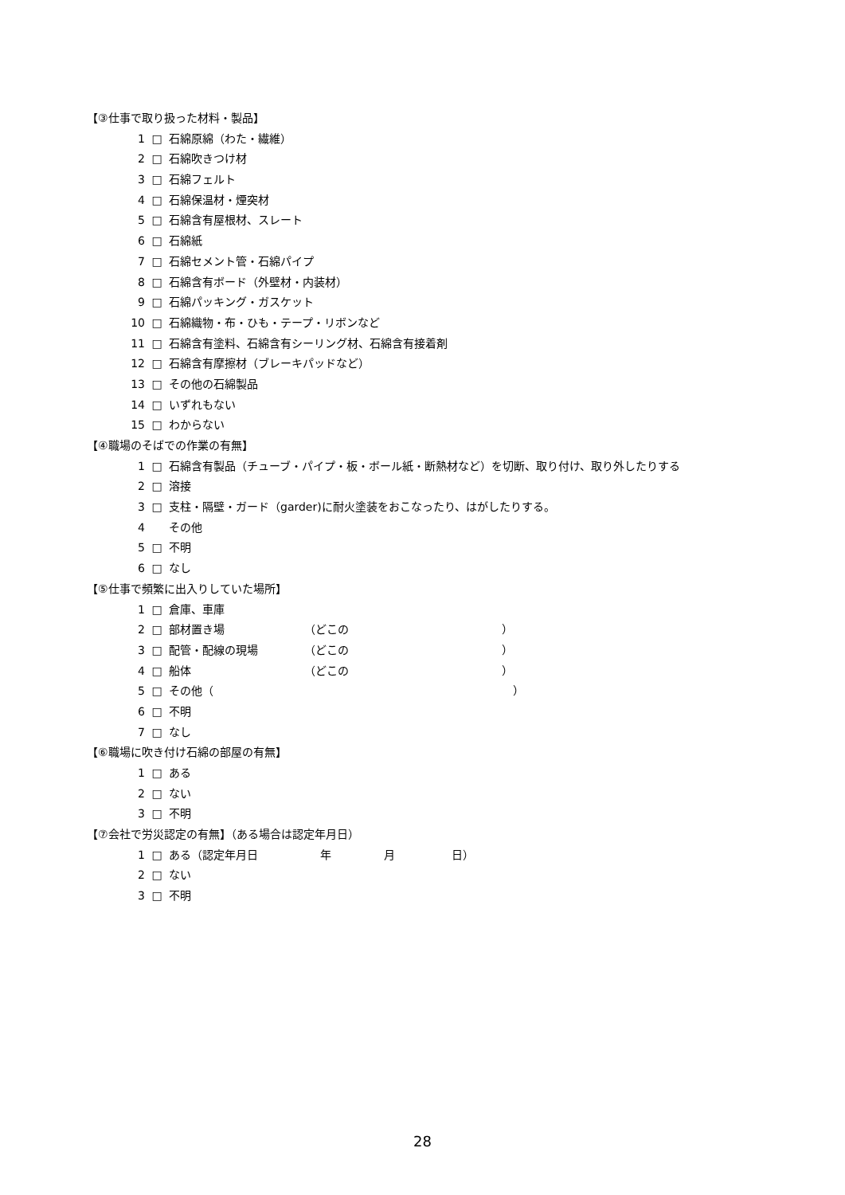【③仕事で取り扱った材料・製品】
1 □ 石綿原綿（わた・繊維）
2 □ 石綿吹きつけ材
3 □ 石綿フェルト
4 □ 石綿保温材・煙突材
5 □ 石綿含有屋根材、スレート
6 □ 石綿紙
7 □ 石綿セメント管・石綿パイプ
8 □ 石綿含有ボード（外壁材・内装材）
9 □ 石綿パッキング・ガスケット
10 □ 石綿織物・布・ひも・テープ・リボンなど
11 □ 石綿含有塗料、石綿含有シーリング材、石綿含有接着剤
12 □ 石綿含有摩擦材（ブレーキパッドなど）
13 □ その他の石綿製品
14 □ いずれもない
15 □ わからない
【④職場のそばでの作業の有無】
1 □ 石綿含有製品（チューブ・パイプ・板・ボール紙・断熱材など）を切断、取り付け、取り外したりする
2 □ 溶接
3 □ 支柱・隔壁・ガード（garder)に耐火塗装をおこなったり、はがしたりする。
4 その他
5 □ 不明
6 □ なし
【⑤仕事で頻繁に出入りしていた場所】
1 □ 倉庫、車庫
2 □ 部材置き場 （どこの ）
3 □ 配管・配線の現場 （どこの ）
4 □ 船体 （どこの ）
5 □ その他（ ）
6 □ 不明
7 □ なし
【⑥職場に吹き付け石綿の部屋の有無】
1 □ ある
2 □ ない
3 □ 不明
【⑦会社で労災認定の有無】（ある場合は認定年月日）
1 □ ある（認定年月日 年 月 日）
2 □ ない
3 □ 不明
28